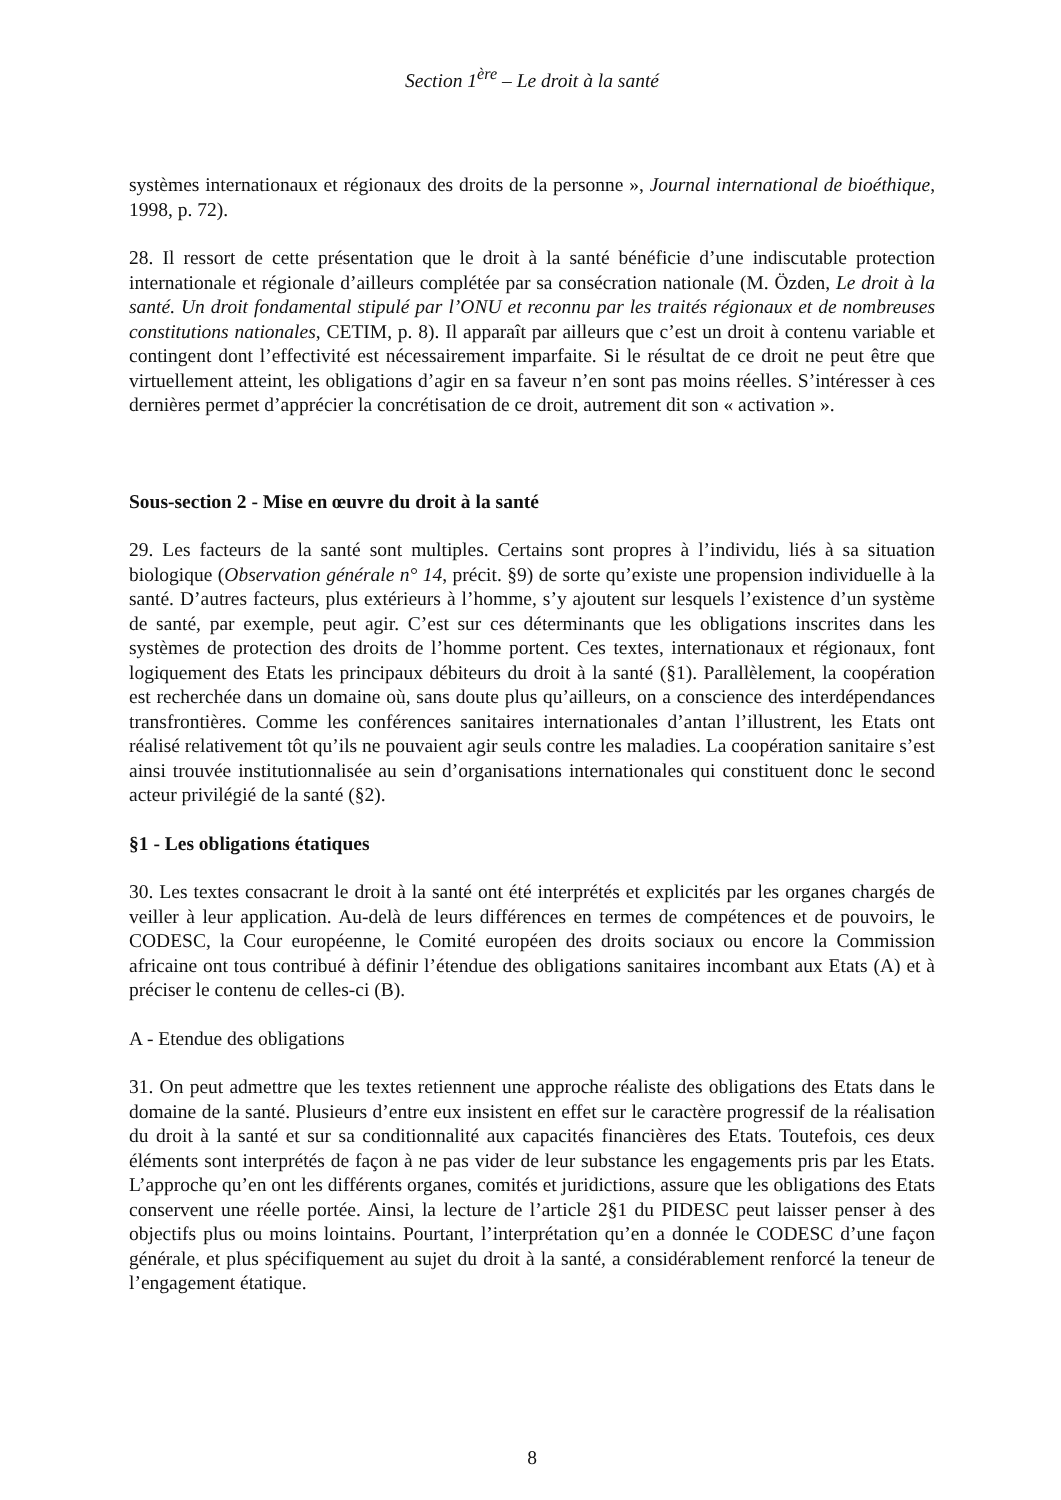Section 1<sup>ère</sup> – Le droit à la santé
systèmes internationaux et régionaux des droits de la personne », Journal international de bioéthique, 1998, p. 72).
28. Il ressort de cette présentation que le droit à la santé bénéficie d’une indiscutable protection internationale et régionale d’ailleurs complétée par sa consécration nationale (M. Özden, Le droit à la santé. Un droit fondamental stipulé par l’ONU et reconnu par les traités régionaux et de nombreuses constitutions nationales, CETIM, p. 8). Il apparaît par ailleurs que c’est un droit à contenu variable et contingent dont l’effectivité est nécessairement imparfaite. Si le résultat de ce droit ne peut être que virtuellement atteint, les obligations d’agir en sa faveur n’en sont pas moins réelles. S’intéresser à ces dernières permet d’apprécier la concrétisation de ce droit, autrement dit son « activation ».
Sous-section 2 - Mise en œuvre du droit à la santé
29. Les facteurs de la santé sont multiples. Certains sont propres à l’individu, liés à sa situation biologique (Observation générale n° 14, précit. §9) de sorte qu’existe une propension individuelle à la santé. D’autres facteurs, plus extérieurs à l’homme, s’y ajoutent sur lesquels l’existence d’un système de santé, par exemple, peut agir. C’est sur ces déterminants que les obligations inscrites dans les systèmes de protection des droits de l’homme portent. Ces textes, internationaux et régionaux, font logiquement des Etats les principaux débiteurs du droit à la santé (§1). Parallèlement, la coopération est recherchée dans un domaine où, sans doute plus qu’ailleurs, on a conscience des interdépendances transfrontières. Comme les conférences sanitaires internationales d’antan l’illustrent, les Etats ont réalisé relativement tôt qu’ils ne pouvaient agir seuls contre les maladies. La coopération sanitaire s’est ainsi trouvée institutionnalisée au sein d’organisations internationales qui constituent donc le second acteur privilégié de la santé (§2).
§1 - Les obligations étatiques
30. Les textes consacrant le droit à la santé ont été interprétés et explicités par les organes chargés de veiller à leur application. Au-delà de leurs différences en termes de compétences et de pouvoirs, le CODESC, la Cour européenne, le Comité européen des droits sociaux ou encore la Commission africaine ont tous contribué à définir l’étendue des obligations sanitaires incombant aux Etats (A) et à préciser le contenu de celles-ci (B).
A - Etendue des obligations
31. On peut admettre que les textes retiennent une approche réaliste des obligations des Etats dans le domaine de la santé. Plusieurs d’entre eux insistent en effet sur le caractère progressif de la réalisation du droit à la santé et sur sa conditionnalité aux capacités financières des Etats. Toutefois, ces deux éléments sont interprétés de façon à ne pas vider de leur substance les engagements pris par les Etats. L’approche qu’en ont les différents organes, comités et juridictions, assure que les obligations des Etats conservent une réelle portée. Ainsi, la lecture de l’article 2§1 du PIDESC peut laisser penser à des objectifs plus ou moins lointains. Pourtant, l’interprétation qu’en a donnée le CODESC d’une façon générale, et plus spécifiquement au sujet du droit à la santé, a considérablement renforcé la teneur de l’engagement étatique.
8